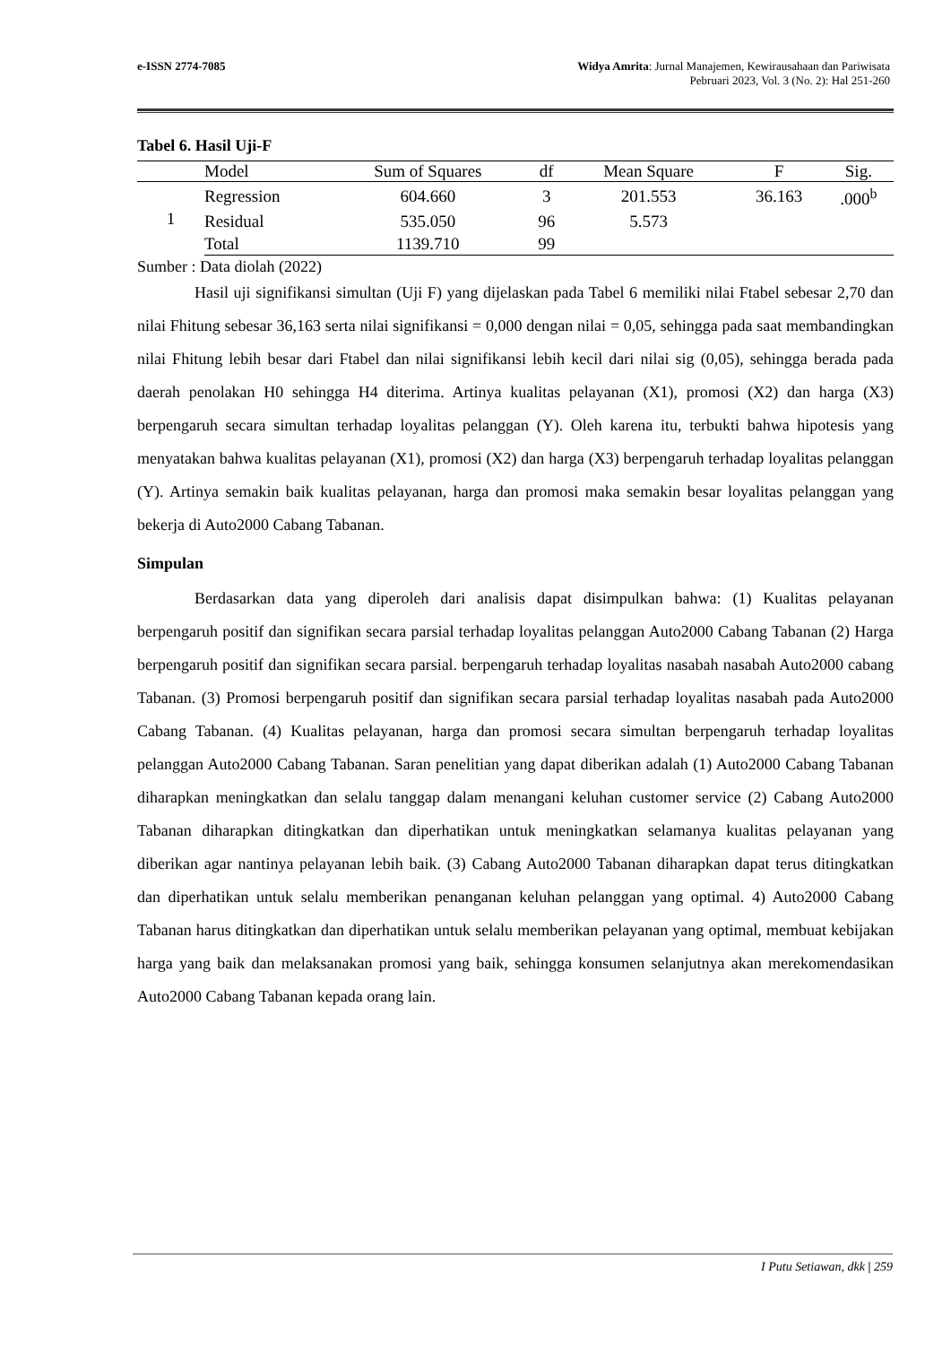e-ISSN 2774-7085 Widya Amrita: Jurnal Manajemen, Kewirausahaan dan Pariwisata
Pebruari 2023, Vol. 3 (No. 2): Hal 251-260
Tabel 6. Hasil Uji-F
| | Model | Sum of Squares | df | Mean Square | F | Sig. |
| --- | --- | --- | --- | --- | --- | --- |
| 1 | Regression | 604.660 | 3 | 201.553 | 36.163 | .000<sup>b</sup> |
| | Residual | 535.050 | 96 | 5.573 | | |
| | Total | 1139.710 | 99 | | | |
Sumber : Data diolah (2022)
Hasil uji signifikansi simultan (Uji F) yang dijelaskan pada Tabel 6 memiliki nilai Ftabel sebesar 2,70 dan nilai Fhitung sebesar 36,163 serta nilai signifikansi = 0,000 dengan nilai = 0,05, sehingga pada saat membandingkan nilai Fhitung lebih besar dari Ftabel dan nilai signifikansi lebih kecil dari nilai sig (0,05), sehingga berada pada daerah penolakan H0 sehingga H4 diterima. Artinya kualitas pelayanan (X1), promosi (X2) dan harga (X3) berpengaruh secara simultan terhadap loyalitas pelanggan (Y). Oleh karena itu, terbukti bahwa hipotesis yang menyatakan bahwa kualitas pelayanan (X1), promosi (X2) dan harga (X3) berpengaruh terhadap loyalitas pelanggan (Y). Artinya semakin baik kualitas pelayanan, harga dan promosi maka semakin besar loyalitas pelanggan yang bekerja di Auto2000 Cabang Tabanan.
Simpulan
Berdasarkan data yang diperoleh dari analisis dapat disimpulkan bahwa: (1) Kualitas pelayanan berpengaruh positif dan signifikan secara parsial terhadap loyalitas pelanggan Auto2000 Cabang Tabanan (2) Harga berpengaruh positif dan signifikan secara parsial. berpengaruh terhadap loyalitas nasabah nasabah Auto2000 cabang Tabanan. (3) Promosi berpengaruh positif dan signifikan secara parsial terhadap loyalitas nasabah pada Auto2000 Cabang Tabanan. (4) Kualitas pelayanan, harga dan promosi secara simultan berpengaruh terhadap loyalitas pelanggan Auto2000 Cabang Tabanan. Saran penelitian yang dapat diberikan adalah (1) Auto2000 Cabang Tabanan diharapkan meningkatkan dan selalu tanggap dalam menangani keluhan customer service (2) Cabang Auto2000 Tabanan diharapkan ditingkatkan dan diperhatikan untuk meningkatkan selamanya kualitas pelayanan yang diberikan agar nantinya pelayanan lebih baik. (3) Cabang Auto2000 Tabanan diharapkan dapat terus ditingkatkan dan diperhatikan untuk selalu memberikan penanganan keluhan pelanggan yang optimal. 4) Auto2000 Cabang Tabanan harus ditingkatkan dan diperhatikan untuk selalu memberikan pelayanan yang optimal, membuat kebijakan harga yang baik dan melaksanakan promosi yang baik, sehingga konsumen selanjutnya akan merekomendasikan Auto2000 Cabang Tabanan kepada orang lain.
I Putu Setiawan, dkk | 259